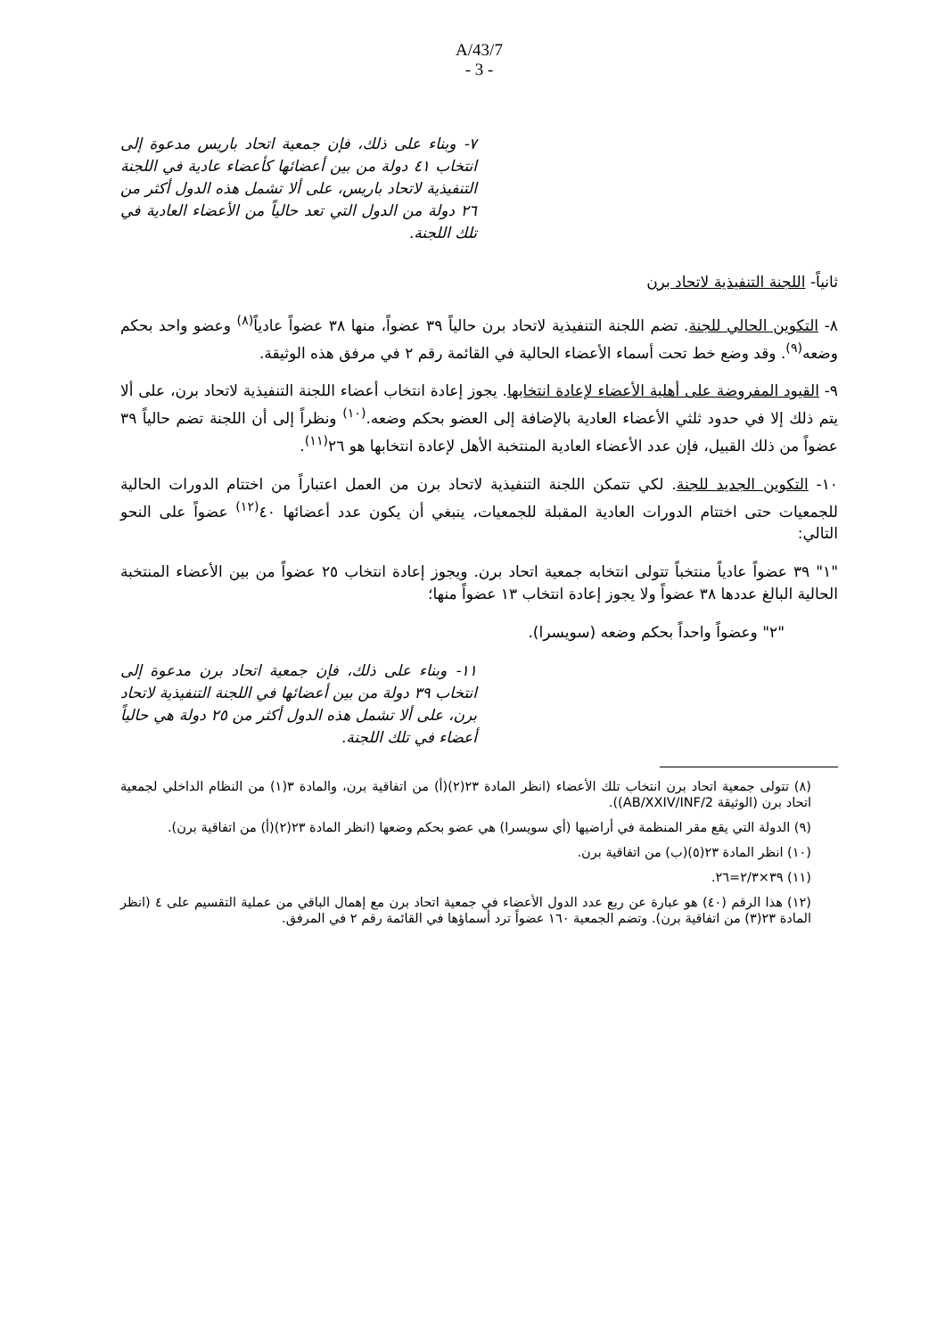A/43/7
- 3 -
٧- وبناء على ذلك، فإن جمعية اتحاد باريس مدعوة إلى انتخاب ٤١ دولة من بين أعضائها كأعضاء عادية في اللجنة التنفيذية لاتحاد باريس، على ألا تشمل هذه الدول أكثر من ٢٦ دولة من الدول التي تعد حالياً من الأعضاء العادية في تلك اللجنة.
ثانياً- اللجنة التنفيذية لاتحاد برن
٨- التكوين الحالي للجنة. تضم اللجنة التنفيذية لاتحاد برن حالياً ٣٩ عضواً، منها ٣٨ عضواً عادياً<sup>(٨)</sup> وعضو واحد بحكم وضعه<sup>(٩)</sup>. وقد وضع خط تحت أسماء الأعضاء الحالية في القائمة رقم ٢ في مرفق هذه الوثيقة.
٩- القيود المفروضة على أهلية الأعضاء لإعادة انتخابها. يجوز إعادة انتخاب أعضاء اللجنة التنفيذية لاتحاد برن، على ألا يتم ذلك إلا في حدود ثلثي الأعضاء العادية بالإضافة إلى العضو بحكم وضعه.<sup>(١٠)</sup> ونظراً إلى أن اللجنة تضم حالياً ٣٩ عضواً من ذلك القبيل، فإن عدد الأعضاء العادية المنتخبة الأهل لإعادة انتخابها هو ٢٦<sup>(١١)</sup>.
١٠- التكوين الجديد للجنة. لكي تتمكن اللجنة التنفيذية لاتحاد برن من العمل اعتباراً من اختتام الدورات الحالية للجمعيات حتى اختتام الدورات العادية المقبلة للجمعيات، ينبغي أن يكون عدد أعضائها ٤٠<sup>(١٢)</sup> عضواً على النحو التالي:
"١" ٣٩ عضواً عادياً منتخباً تتولى انتخابه جمعية اتحاد برن. ويجوز إعادة انتخاب ٢٥ عضواً من بين الأعضاء المنتخبة الحالية البالغ عددها ٣٨ عضواً ولا يجوز إعادة انتخاب ١٣ عضواً منها؛
"٢" وعضواً واحداً بحكم وضعه (سويسرا).
١١- وبناء على ذلك، فإن جمعية اتحاد برن مدعوة إلى انتخاب ٣٩ دولة من بين أعضائها في اللجنة التنفيذية لاتحاد برن، على ألا تشمل هذه الدول أكثر من ٢٥ دولة هي حالياً أعضاء في تلك اللجنة.
(٨) تتولى جمعية اتحاد برن انتخاب تلك الأعضاء (انظر المادة ٢٣(٢)(أ) من اتفاقية برن، والمادة ٣(١) من النظام الداخلي لجمعية اتحاد برن (الوثيقة AB/XXIV/INF/2)).
(٩) الدولة التي يقع مقر المنظمة في أراضيها (أي سويسرا) هي عضو بحكم وضعها (انظر المادة ٢٣(٢)(أ) من اتفاقية برن).
(١٠) انظر المادة ٢٣(٥)(ب) من اتفاقية برن.
(١١) ٣٩×٢/٣=٢٦.
(١٢) هذا الرقم (٤٠) هو عبارة عن ربع عدد الدول الأعضاء في جمعية اتحاد برن مع إهمال الباقي من عملية التقسيم على ٤ (انظر المادة ٢٣(٣) من اتفاقية برن). وتضم الجمعية ١٦٠ عضواً ترد أسماؤها في القائمة رقم ٢ في المرفق.